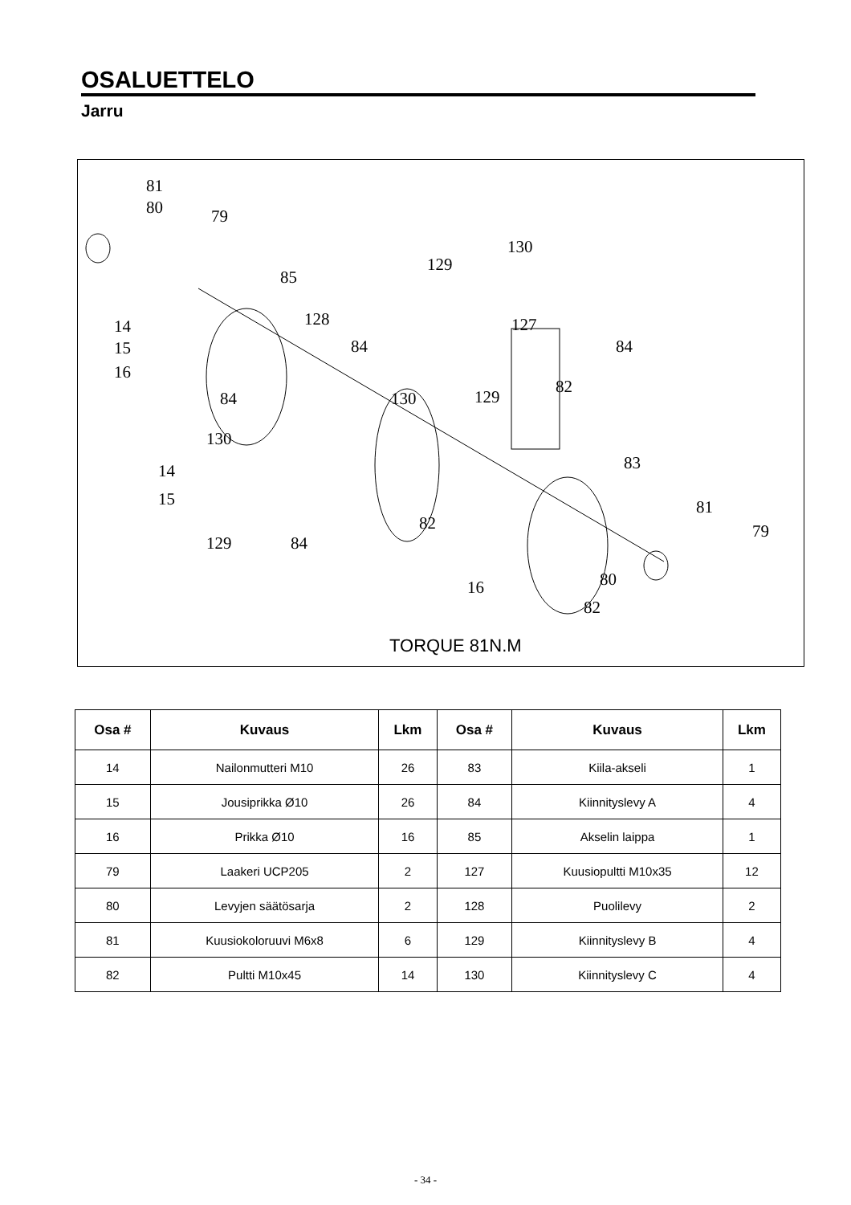OSALUETTELO
Jarru
81
80 79
85
129
130
14
15
16
128
84
127
84
84 130 129
82
130
14
15
83
81
79 82
129 84
80 16
82
TORQUE 81N.M
| Osa # | Kuvaus | Lkm | Osa # | Kuvaus | Lkm |
| --- | --- | --- | --- | --- | --- |
| 14 | Nailonmutteri M10 | 26 | 83 | Kiila-akseli | 1 |
| 15 | Jousiprikka Ø10 | 26 | 84 | Kiinnityslevy A | 4 |
| 16 | Prikka Ø10 | 16 | 85 | Akselin laippa | 1 |
| 79 | Laakeri UCP205 | 2 | 127 | Kuusiopultti M10x35 | 12 |
| 80 | Levyjen säätösarja | 2 | 128 | Puolilevy | 2 |
| 81 | Kuusiokoloruuvi M6x8 | 6 | 129 | Kiinnityslevy B | 4 |
| 82 | Pultti M10x45 | 14 | 130 | Kiinnityslevy C | 4 |
- 34 -